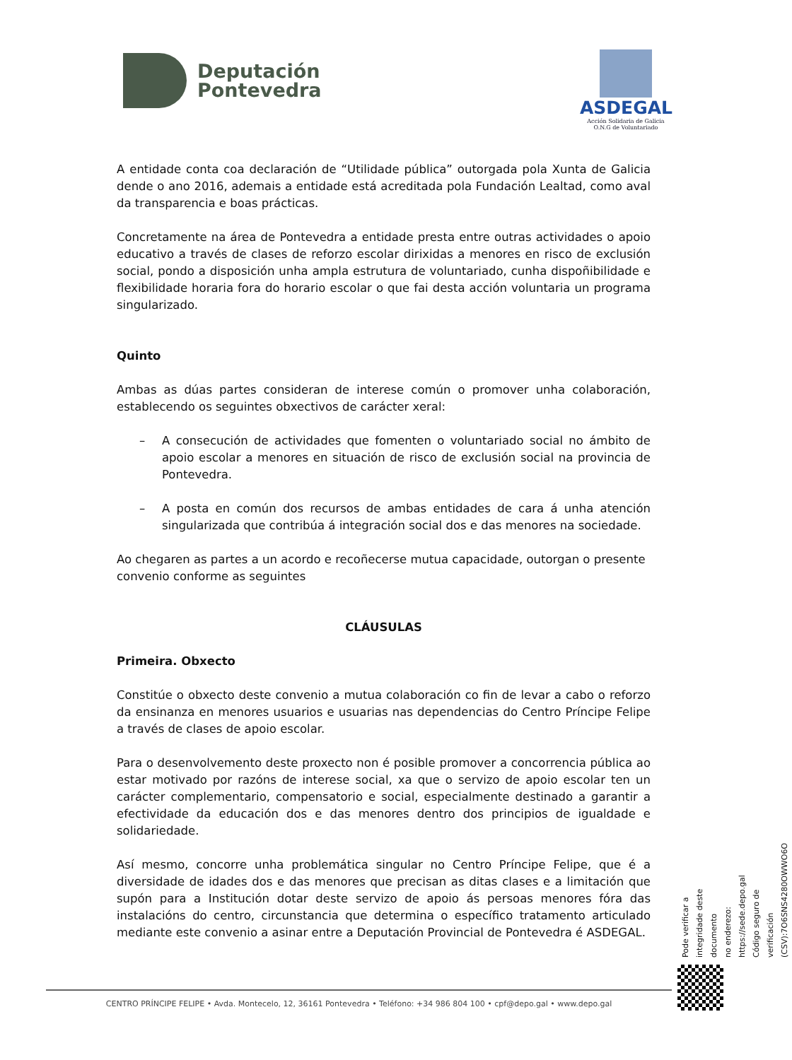Deputación
Pontevedra
ASDEGAL
Acción Solidaria de Galicia
O.N.G de Voluntariado
A entidade conta coa declaración de “Utilidade pública” outorgada pola Xunta de Galicia dende o ano 2016, ademais a entidade está acreditada pola Fundación Lealtad, como aval da transparencia e boas prácticas.
Concretamente na área de Pontevedra a entidade presta entre outras actividades o apoio educativo a través de clases de reforzo escolar dirixidas a menores en risco de exclusión social, pondo a disposición unha ampla estrutura de voluntariado, cunha dispoñibilidade e flexibilidade horaria fora do horario escolar o que fai desta acción voluntaria un programa singularizado.
Quinto
Ambas as dúas partes consideran de interese común o promover unha colaboración, establecendo os seguintes obxectivos de carácter xeral:
– A consecución de actividades que fomenten o voluntariado social no ámbito de apoio escolar a menores en situación de risco de exclusión social na provincia de Pontevedra.
– A posta en común dos recursos de ambas entidades de cara á unha atención singularizada que contribúa á integración social dos e das menores na sociedade.
Ao chegaren as partes a un acordo e recoñecerse mutua capacidade, outorgan o presente convenio conforme as seguintes
CLÁUSULAS
Primeira. Obxecto
Constitúe o obxecto deste convenio a mutua colaboración co fin de levar a cabo o reforzo da ensinanza en menores usuarios e usuarias nas dependencias do Centro Príncipe Felipe a través de clases de apoio escolar.
Para o desenvolvemento deste proxecto non é posible promover a concorrencia pública ao estar motivado por razóns de interese social, xa que o servizo de apoio escolar ten un carácter complementario, compensatorio e social, especialmente destinado a garantir a efectividade da educación dos e das menores dentro dos principios de igualdade e solidariedade.
Así mesmo, concorre unha problemática singular no Centro Príncipe Felipe, que é a diversidade de idades dos e das menores que precisan as ditas clases e a limitación que supón para a Institución dotar deste servizo de apoio ás persoas menores fóra das instalacións do centro, circunstancia que determina o específico tratamento articulado mediante este convenio a asinar entre a Deputación Provincial de Pontevedra é ASDEGAL.
Pode verificar a integridade deste documento
no enderezo: https://sede.depo.gal
Código seguro de verificación (CSV):7O6SNS4280OWWO6O
CENTRO PRÍNCIPE FELIPE • Avda. Montecelo, 12, 36161 Pontevedra • Teléfono: +34 986 804 100 • cpf@depo.gal • www.depo.gal